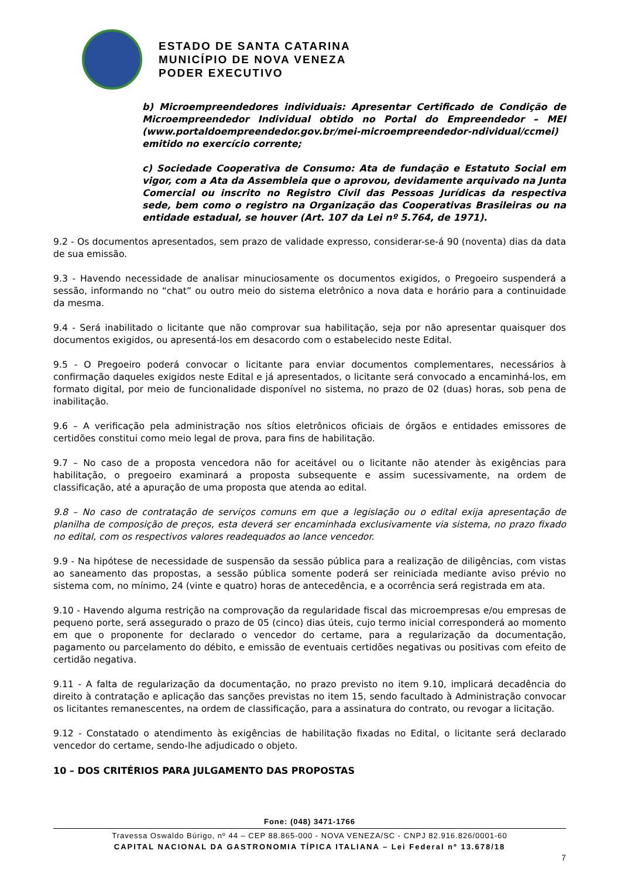ESTADO DE SANTA CATARINA
MUNICÍPIO DE NOVA VENEZA
PODER EXECUTIVO
b) Microempreendedores individuais: Apresentar Certificado de Condição de Microempreendedor Individual obtido no Portal do Empreendedor – MEI (www.portaldoempreendedor.gov.br/mei-microempreendedor-ndividual/ccmei) emitido no exercício corrente;
c) Sociedade Cooperativa de Consumo: Ata de fundação e Estatuto Social em vigor, com a Ata da Assembleia que o aprovou, devidamente arquivado na Junta Comercial ou inscrito no Registro Civil das Pessoas Jurídicas da respectiva sede, bem como o registro na Organização das Cooperativas Brasileiras ou na entidade estadual, se houver (Art. 107 da Lei nº 5.764, de 1971).
9.2 - Os documentos apresentados, sem prazo de validade expresso, considerar-se-á 90 (noventa) dias da data de sua emissão.
9.3 - Havendo necessidade de analisar minuciosamente os documentos exigidos, o Pregoeiro suspenderá a sessão, informando no “chat” ou outro meio do sistema eletrônico a nova data e horário para a continuidade da mesma.
9.4 - Será inabilitado o licitante que não comprovar sua habilitação, seja por não apresentar quaisquer dos documentos exigidos, ou apresentá-los em desacordo com o estabelecido neste Edital.
9.5 - O Pregoeiro poderá convocar o licitante para enviar documentos complementares, necessários à confirmação daqueles exigidos neste Edital e já apresentados, o licitante será convocado a encaminhá-los, em formato digital, por meio de funcionalidade disponível no sistema, no prazo de 02 (duas) horas, sob pena de inabilitação.
9.6 – A verificação pela administração nos sítios eletrônicos oficiais de órgãos e entidades emissores de certidões constitui como meio legal de prova, para fins de habilitação.
9.7 – No caso de a proposta vencedora não for aceitável ou o licitante não atender às exigências para habilitação, o pregoeiro examinará a proposta subsequente e assim sucessivamente, na ordem de classificação, até a apuração de uma proposta que atenda ao edital.
9.8 – No caso de contratação de serviços comuns em que a legislação ou o edital exija apresentação de planilha de composição de preços, esta deverá ser encaminhada exclusivamente via sistema, no prazo fixado no edital, com os respectivos valores readequados ao lance vencedor.
9.9 - Na hipótese de necessidade de suspensão da sessão pública para a realização de diligências, com vistas ao saneamento das propostas, a sessão pública somente poderá ser reiniciada mediante aviso prévio no sistema com, no mínimo, 24 (vinte e quatro) horas de antecedência, e a ocorrência será registrada em ata.
9.10 - Havendo alguma restrição na comprovação da regularidade fiscal das microempresas e/ou empresas de pequeno porte, será assegurado o prazo de 05 (cinco) dias úteis, cujo termo inicial corresponderá ao momento em que o proponente for declarado o vencedor do certame, para a regularização da documentação, pagamento ou parcelamento do débito, e emissão de eventuais certidões negativas ou positivas com efeito de certidão negativa.
9.11 - A falta de regularização da documentação, no prazo previsto no item 9.10, implicará decadência do direito à contratação e aplicação das sanções previstas no item 15, sendo facultado à Administração convocar os licitantes remanescentes, na ordem de classificação, para a assinatura do contrato, ou revogar a licitação.
9.12 - Constatado o atendimento às exigências de habilitação fixadas no Edital, o licitante será declarado vencedor do certame, sendo-lhe adjudicado o objeto.
10 – DOS CRITÉRIOS PARA JULGAMENTO DAS PROPOSTAS
Fone: (048) 3471-1766
Travessa Oswaldo Búrigo, nº 44 – CEP 88.865-000 - NOVA VENEZA/SC - CNPJ 82.916.826/0001-60
CAPITAL NACIONAL DA GASTRONOMIA TÍPICA ITALIANA – Lei Federal nº 13.678/18
7